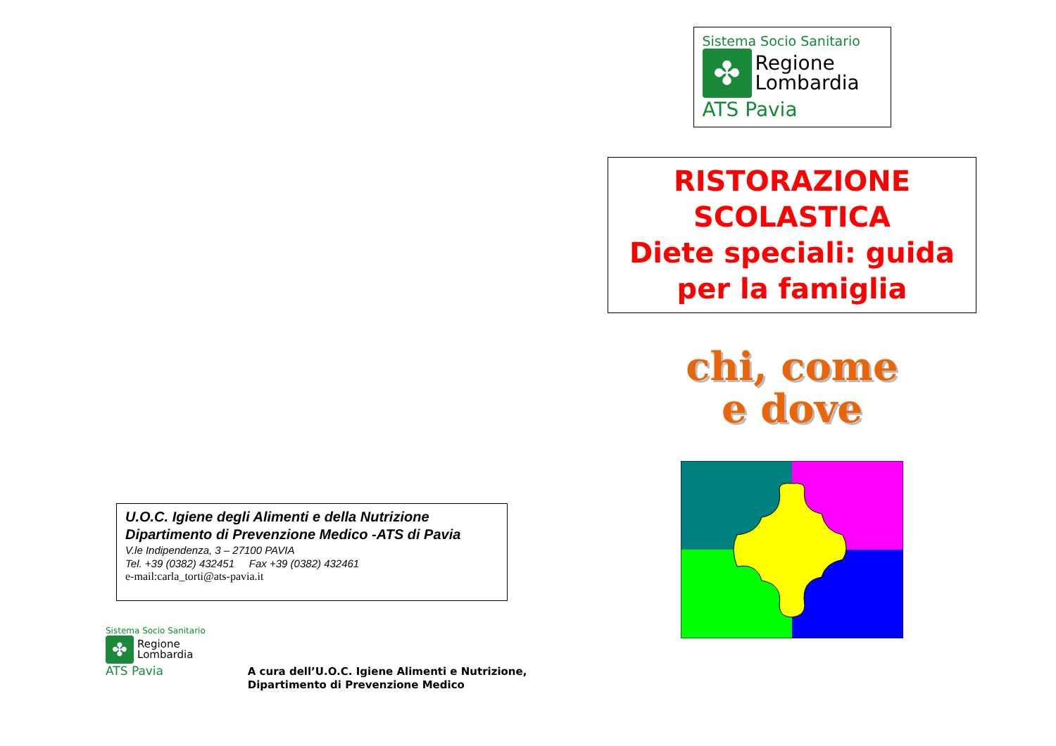U.O.C. Igiene degli Alimenti e della Nutrizione
Dipartimento di Prevenzione Medico -ATS di Pavia
V.le Indipendenza, 3 – 27100 PAVIA
Tel. +39 (0382) 432451 Fax +39 (0382) 432461
e-mail:carla_torti@ats-pavia.it
Sistema Socio Sanitario
✤ Regione
Lombardia
ATS Pavia
A cura dell’U.O.C. Igiene Alimenti e Nutrizione,
Dipartimento di Prevenzione Medico
Sistema Socio Sanitario
✤ Regione
Lombardia
ATS Pavia
RISTORAZIONE
SCOLASTICA
Diete speciali: guida
per la famiglia
chi, come
e dove